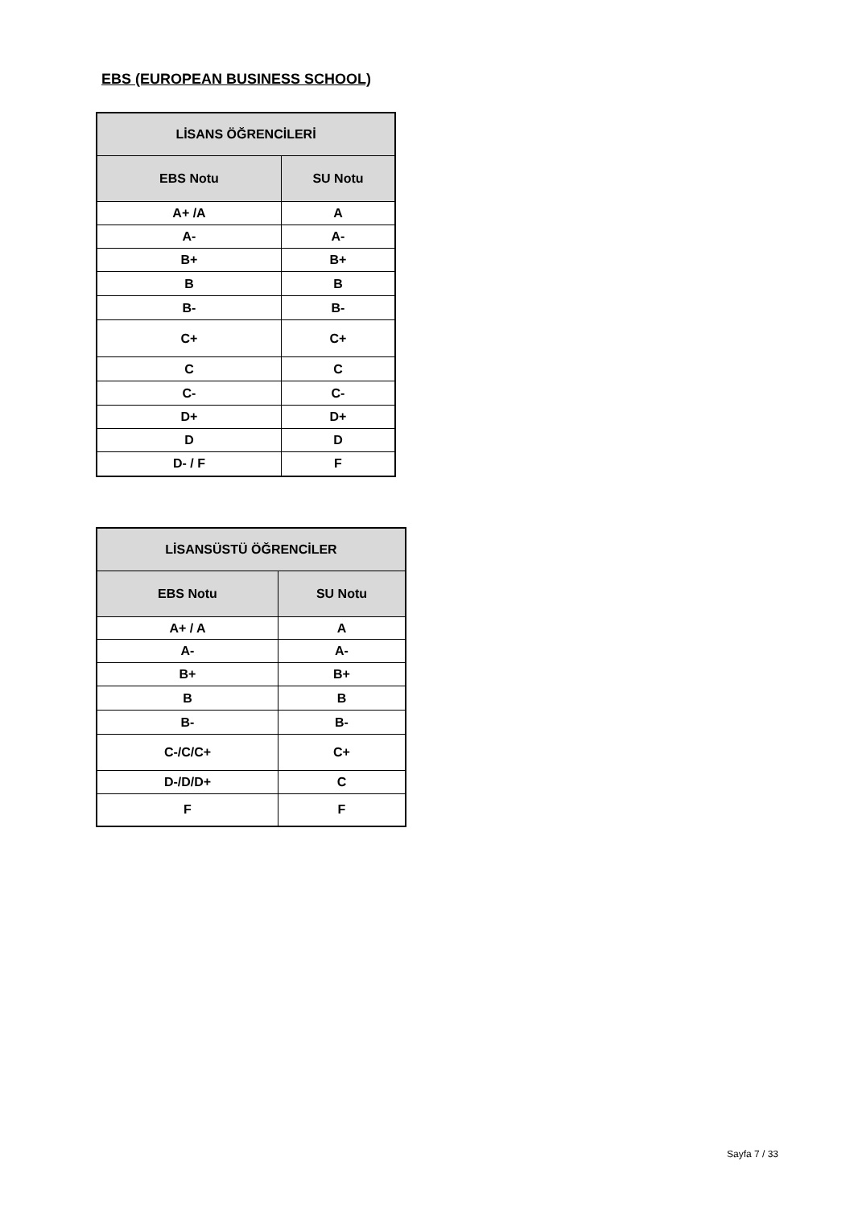EBS (EUROPEAN BUSINESS SCHOOL)
| LİSANS ÖĞRENCİLERİ | |
| --- | --- |
| EBS Notu | SU Notu |
| A+ /A | A |
| A- | A- |
| B+ | B+ |
| B | B |
| B- | B- |
| C+ | C+ |
| C | C |
| C- | C- |
| D+ | D+ |
| D | D |
| D- / F | F |
| LİSANSÜSTÜ ÖĞRENCİLER | |
| --- | --- |
| EBS Notu | SU Notu |
| A+ / A | A |
| A- | A- |
| B+ | B+ |
| B | B |
| B- | B- |
| C-/C/C+ | C+ |
| D-/D/D+ | C |
| F | F |
Sayfa 7 / 33